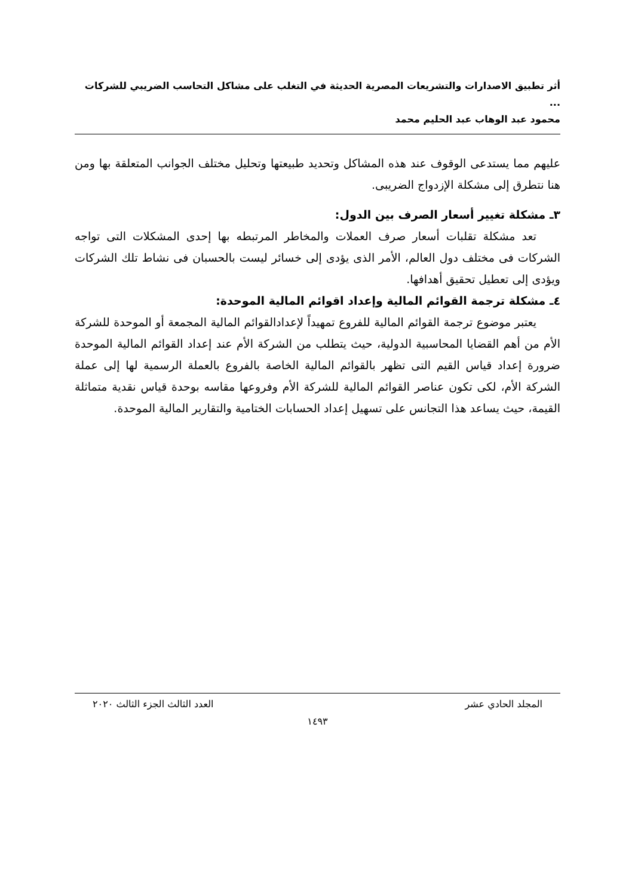أثر تطبيق الاصدارات والتشريعات المصرية الحديثة في التغلب على مشاكل التحاسب الضريبي للشركات ...
محمود عبد الوهاب عبد الحليم محمد
عليهم مما يستدعى الوقوف عند هذه المشاكل وتحديد طبيعتها وتحليل مختلف الجوانب المتعلقة بها ومن هنا نتطرق إلى مشكلة الإزدواج الضريبى.
٣ـ مشكلة تغيير أسعار الصرف بين الدول:
تعد مشكلة تقلبات أسعار صرف العملات والمخاطر المرتبطه بها إحدى المشكلات التى تواجه الشركات فى مختلف دول العالم، الأمر الذى يؤدى إلى خسائر ليست بالحسبان فى نشاط تلك الشركات ويؤدى إلى تعطيل تحقيق أهدافها.
٤ـ مشكلة ترجمة القوائم المالية وإعداد اقوائم المالية الموحدة:
يعتبر موضوع ترجمة القوائم المالية للفروع تمهيداً لإعدادالقوائم المالية المجمعة أو الموحدة للشركة الأم من أهم القضايا المحاسبية الدولية، حيث يتطلب من الشركة الأم عند إعداد القوائم المالية الموحدة ضرورة إعداد قياس القيم التى تظهر بالقوائم المالية الخاصة بالفروع بالعملة الرسمية لها إلى عملة الشركة الأم، لكى تكون عناصر القوائم المالية للشركة الأم وفروعها مقاسه بوحدة قياس نقدية متماثلة القيمة، حيث يساعد هذا التجانس على تسهيل إعداد الحسابات الختامية والتقارير المالية الموحدة.
المجلد الحادي عشر العدد الثالث الجزء الثالث ٢٠٢٠
١٤٩٣